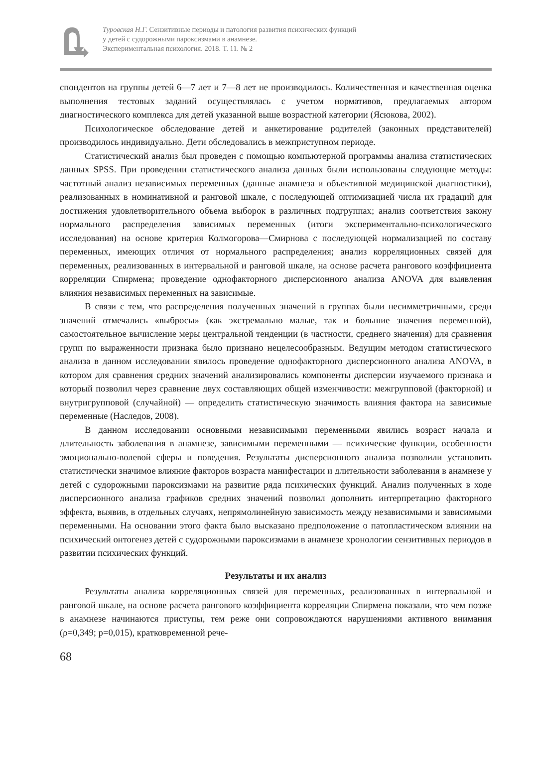Туровская Н.Г. Сензитивные периоды и патология развития психических функций
у детей с судорожными пароксизмами в анамнезе.
Экспериментальная психология. 2018. Т. 11. № 2
спондентов на группы детей 6—7 лет и 7—8 лет не производилось. Количественная и качественная оценка выполнения тестовых заданий осуществлялась с учетом нормативов, предлагаемых автором диагностического комплекса для детей указанной выше возрастной категории (Ясюкова, 2002).
Психологическое обследование детей и анкетирование родителей (законных представителей) производилось индивидуально. Дети обследовались в межприступном периоде.
Статистический анализ был проведен с помощью компьютерной программы анализа статистических данных SPSS. При проведении статистического анализа данных были использованы следующие методы: частотный анализ независимых переменных (данные анамнеза и объективной медицинской диагностики), реализованных в номинативной и ранговой шкале, с последующей оптимизацией числа их градаций для достижения удовлетворительного объема выборок в различных подгруппах; анализ соответствия закону нормального распределения зависимых переменных (итоги экспериментально-психологического исследования) на основе критерия Колмогорова—Смирнова с последующей нормализацией по составу переменных, имеющих отличия от нормального распределения; анализ корреляционных связей для переменных, реализованных в интервальной и ранговой шкале, на основе расчета рангового коэффициента корреляции Спирмена; проведение однофакторного дисперсионного анализа ANOVA для выявления влияния независимых переменных на зависимые.
В связи с тем, что распределения полученных значений в группах были несимметричными, среди значений отмечались «выбросы» (как экстремально малые, так и большие значения переменной), самостоятельное вычисление меры центральной тенденции (в частности, среднего значения) для сравнения групп по выраженности признака было признано нецелесообразным. Ведущим методом статистического анализа в данном исследовании явилось проведение однофакторного дисперсионного анализа ANOVA, в котором для сравнения средних значений анализировались компоненты дисперсии изучаемого признака и который позволил через сравнение двух составляющих общей изменчивости: межгрупповой (факторной) и внутригрупповой (случайной) — определить статистическую значимость влияния фактора на зависимые переменные (Наследов, 2008).
В данном исследовании основными независимыми переменными явились возраст начала и длительность заболевания в анамнезе, зависимыми переменными — психические функции, особенности эмоционально-волевой сферы и поведения. Результаты дисперсионного анализа позволили установить статистически значимое влияние факторов возраста манифестации и длительности заболевания в анамнезе у детей с судорожными пароксизмами на развитие ряда психических функций. Анализ полученных в ходе дисперсионного анализа графиков средних значений позволил дополнить интерпретацию факторного эффекта, выявив, в отдельных случаях, непрямолинейную зависимость между независимыми и зависимыми переменными. На основании этого факта было высказано предположение о патопластическом влиянии на психический онтогенез детей с судорожными пароксизмами в анамнезе хронологии сензитивных периодов в развитии психических функций.
Результаты и их анализ
Результаты анализа корреляционных связей для переменных, реализованных в интервальной и ранговой шкале, на основе расчета рангового коэффициента корреляции Спирмена показали, что чем позже в анамнезе начинаются приступы, тем реже они сопровождаются нарушениями активного внимания (ρ=0,349; p=0,015), кратковременной рече-
68